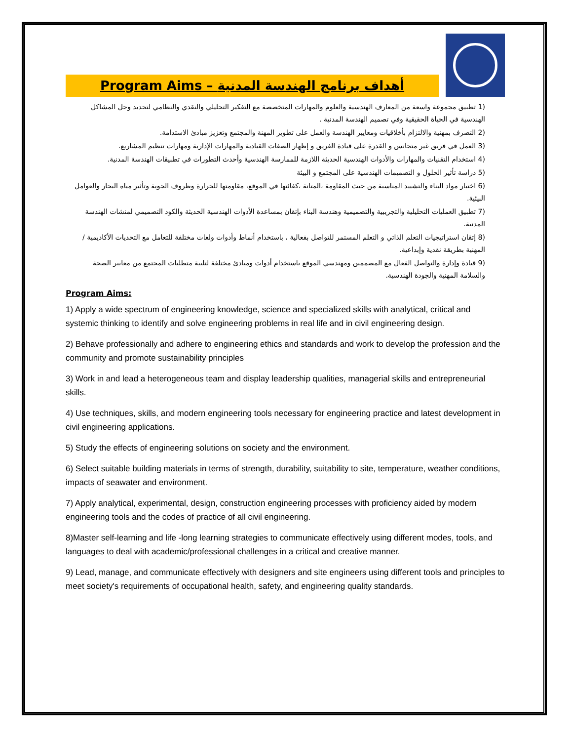Program Aims – أهداف برنامج الهندسة المدنية
(1 تطبيق مجموعة واسعة من المعارف الهندسية والعلوم والمهارات المتخصصة مع التفكير التحليلي والنقدي والنظامي لتحديد وحل المشاكل الهندسية في الحياة الحقيقية وفي تصميم الهندسة المدنية .
(2 التصرف بمهنية والالتزام بأخلاقيات ومعايير الهندسة والعمل على تطوير المهنة والمجتمع وتعزيز مبادئ الاستدامة.
(3 العمل في فريق غير متجانس و القدرة على قيادة الفريق و إظهار الصفات القيادية والمهارات الإدارية ومهارات تنظيم المشاريع.
(4 استخدام التقنيات والمهارات والأدوات الهندسية الحديثة اللازمة للممارسة الهندسية وأحدث التطورات في تطبيقات الهندسة المدنية.
(5 دراسة تأثير الحلول و التصميمات الهندسية على المجتمع و البيئة
(6 اختيار مواد البناء والتشييد المناسبة من حيث المقاومة ،المتانة ،كفائتها في الموقع، مقاومتها للحرارة وظروف الجوية وتأثير مياه البحار والعوامل البيئية.
(7 تطبيق العمليات التحليلية والتجريبية والتصميمية وهندسة البناء بإتقان بمساعدة الأدوات الهندسية الحديثة والكود التصميمي لمنشات الهندسة المدنية.
(8 إتقان استراتيجيات التعلم الذاتي و التعلم المستمر للتواصل بفعالية ، باستخدام أنماط وأدوات ولغات مختلفة للتعامل مع التحديات الأكاديمية / المهنية بطريقة نقدية وإبداعية.
(9 قيادة وإدارة والتواصل الفعال مع المصممين ومهندسي الموقع باستخدام أدوات ومبادئ مختلفة لتلبية متطلبات المجتمع من معايير الصحة والسلامة المهنية والجودة الهندسية.
Program Aims:
1) Apply a wide spectrum of engineering knowledge, science and specialized skills with analytical, critical and systemic thinking to identify and solve engineering problems in real life and in civil engineering design.
2) Behave professionally and adhere to engineering ethics and standards and work to develop the profession and the community and promote sustainability principles
3) Work in and lead a heterogeneous team and display leadership qualities, managerial skills and entrepreneurial skills.
4) Use techniques, skills, and modern engineering tools necessary for engineering practice and latest development in civil engineering applications.
5) Study the effects of engineering solutions on society and the environment.
6) Select suitable building materials in terms of strength, durability, suitability to site, temperature, weather conditions, impacts of seawater and environment.
7) Apply analytical, experimental, design, construction engineering processes with proficiency aided by modern engineering tools and the codes of practice of all civil engineering.
8)Master self-learning and life -long learning strategies to communicate effectively using different modes, tools, and languages to deal with academic/professional challenges in a critical and creative manner.
9) Lead, manage, and communicate effectively with designers and site engineers using different tools and principles to meet society's requirements of occupational health, safety, and engineering quality standards.